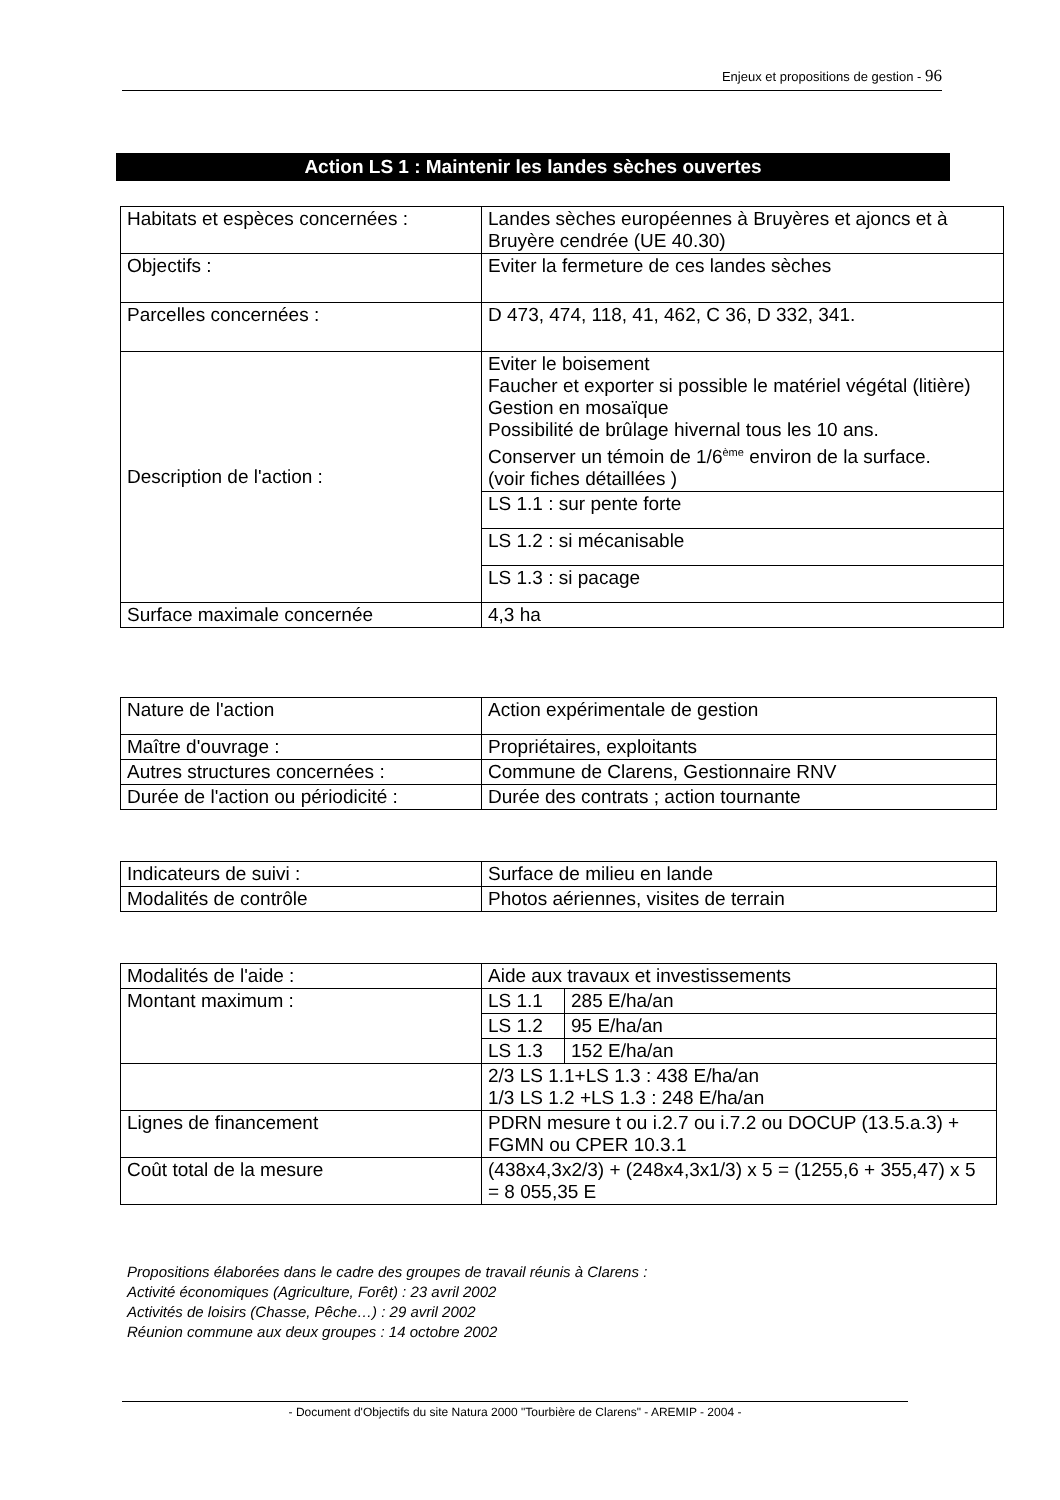Enjeux et propositions de gestion - 96
Action LS 1 : Maintenir les landes sèches ouvertes
| Habitats et espèces concernées : | Landes sèches européennes à Bruyères et ajoncs et à Bruyère cendrée (UE 40.30) |
| Objectifs : | Eviter la fermeture de ces landes sèches |
| Parcelles concernées : | D 473, 474, 118, 41, 462, C 36, D 332, 341. |
| Description de l'action : | Eviter le boisement Faucher et exporter si possible le matériel végétal (litière) Gestion en mosaïque Possibilité de brûlage hivernal tous les 10 ans. Conserver un témoin de 1/6<sup>ème</sup> environ de la surface. (voir fiches détaillées ) |
| | LS 1.1 : sur pente forte |
| | LS 1.2 : si mécanisable |
| | LS 1.3 : si pacage |
| Surface maximale concernée | 4,3 ha |
| Nature de l'action | Action expérimentale de gestion |
| Maître d'ouvrage : | Propriétaires, exploitants |
| Autres structures concernées : | Commune de Clarens, Gestionnaire RNV |
| Durée de l'action ou périodicité : | Durée des contrats ; action tournante |
| Indicateurs de suivi : | Surface de milieu en lande |
| Modalités de contrôle | Photos aériennes, visites de terrain |
| Modalités de l'aide : | Aide aux travaux et investissements | |
| Montant maximum : | LS 1.1 | 285 E/ha/an |
| | LS 1.2 | 95 E/ha/an |
| | LS 1.3 | 152 E/ha/an |
| | 2/3 LS 1.1+LS 1.3 : 438 E/ha/an 1/3 LS 1.2 +LS 1.3 : 248 E/ha/an | |
| Lignes de financement | PDRN mesure t ou i.2.7 ou i.7.2 ou DOCUP (13.5.a.3) + FGMN ou CPER 10.3.1 | |
| Coût total de la mesure | (438x4,3x2/3) + (248x4,3x1/3) x 5 = (1255,6 + 355,47) x 5 = 8 055,35 E | |
Propositions élaborées dans le cadre des groupes de travail réunis à Clarens :
Activité économiques (Agriculture, Forêt) : 23 avril 2002
Activités de loisirs (Chasse, Pêche…) : 29 avril 2002
Réunion commune aux deux groupes : 14 octobre 2002
- Document d'Objectifs du site Natura 2000 "Tourbière de Clarens" - AREMIP - 2004 -